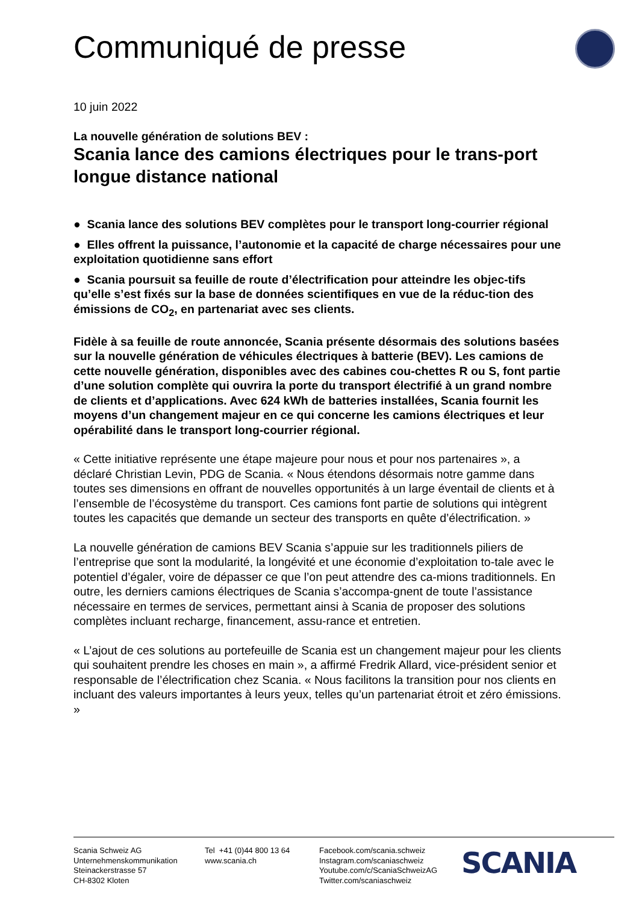Communiqué de presse
10 juin 2022
La nouvelle génération de solutions BEV :
Scania lance des camions électriques pour le trans-port longue distance national
● Scania lance des solutions BEV complètes pour le transport long-courrier régional
● Elles offrent la puissance, l’autonomie et la capacité de charge nécessaires pour une exploitation quotidienne sans effort
● Scania poursuit sa feuille de route d’électrification pour atteindre les objec-tifs qu’elle s’est fixés sur la base de données scientifiques en vue de la réduc-tion des émissions de CO<sub>2</sub>, en partenariat avec ses clients.
Fidèle à sa feuille de route annoncée, Scania présente désormais des solutions basées sur la nouvelle génération de véhicules électriques à batterie (BEV). Les camions de cette nouvelle génération, disponibles avec des cabines cou-chettes R ou S, font partie d’une solution complète qui ouvrira la porte du transport électrifié à un grand nombre de clients et d’applications. Avec 624 kWh de batteries installées, Scania fournit les moyens d’un changement majeur en ce qui concerne les camions électriques et leur opérabilité dans le transport long-courrier régional.
« Cette initiative représente une étape majeure pour nous et pour nos partenaires », a déclaré Christian Levin, PDG de Scania. « Nous étendons désormais notre gamme dans toutes ses dimensions en offrant de nouvelles opportunités à un large éventail de clients et à l’ensemble de l’écosystème du transport. Ces camions font partie de solutions qui intègrent toutes les capacités que demande un secteur des transports en quête d’électrification. »
La nouvelle génération de camions BEV Scania s’appuie sur les traditionnels piliers de l’entreprise que sont la modularité, la longévité et une économie d’exploitation to-tale avec le potentiel d’égaler, voire de dépasser ce que l’on peut attendre des ca-mions traditionnels. En outre, les derniers camions électriques de Scania s’accompa-gnent de toute l’assistance nécessaire en termes de services, permettant ainsi à Scania de proposer des solutions complètes incluant recharge, financement, assu-rance et entretien.
« L’ajout de ces solutions au portefeuille de Scania est un changement majeur pour les clients qui souhaitent prendre les choses en main », a affirmé Fredrik Allard, vice-président senior et responsable de l’électrification chez Scania. « Nous facilitons la transition pour nos clients en incluant des valeurs importantes à leurs yeux, telles qu’un partenariat étroit et zéro émissions. »
Scania Schweiz AG
Unternehmenskommunikation
Steinackerstrasse 57
CH-8302 Kloten
Tel +41 (0)44 800 13 64
www.scania.ch
Facebook.com/scania.schweiz
Instagram.com/scaniaschweiz
Youtube.com/c/ScaniaSchweizAG
Twitter.com/scaniaschweiz
SCANIA